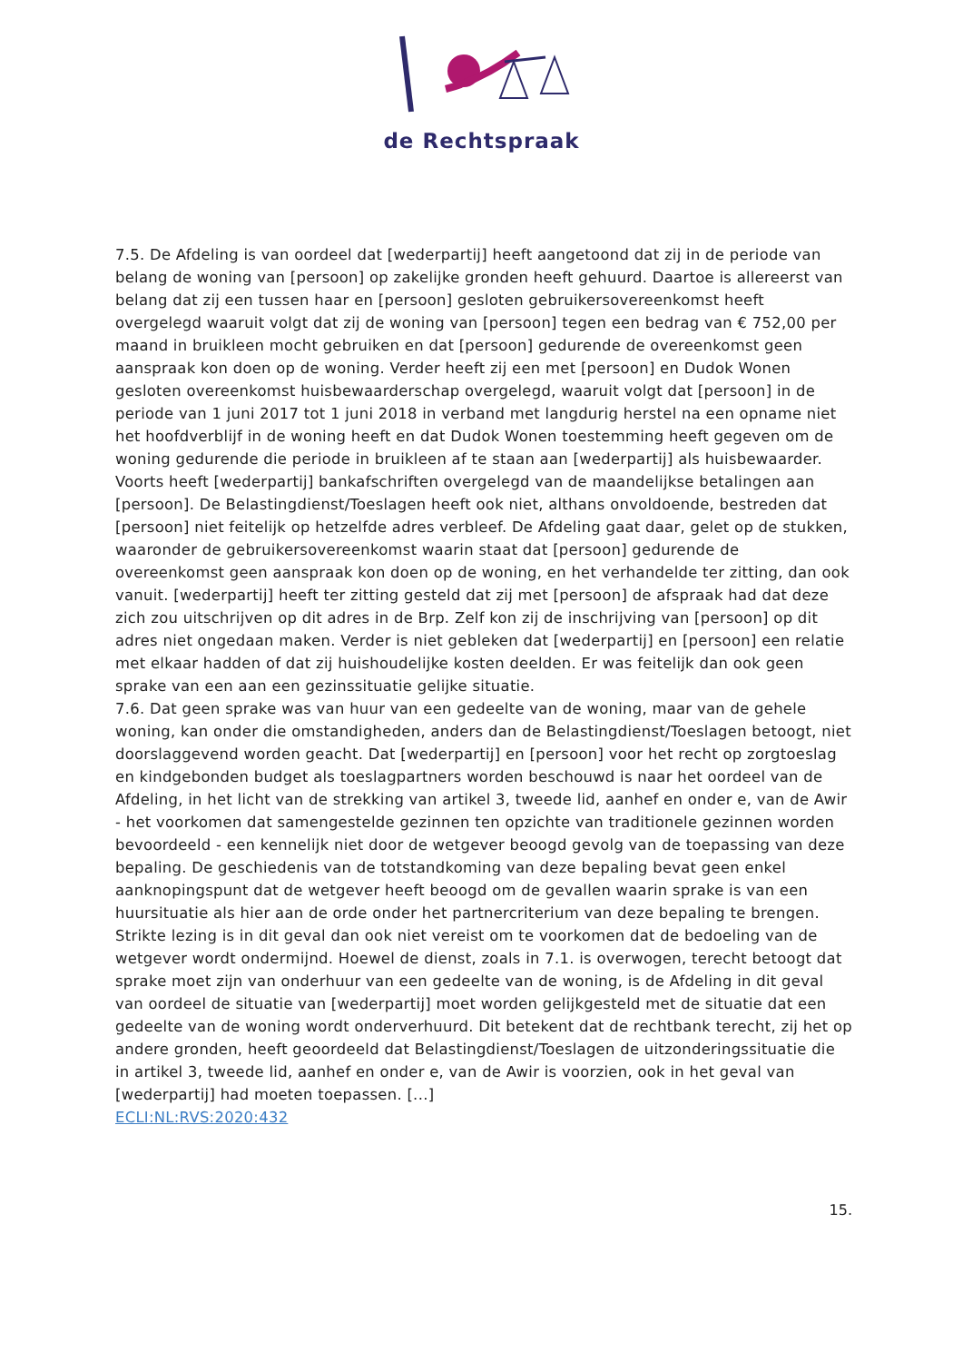de Rechtspraak
7.5. De Afdeling is van oordeel dat [wederpartij] heeft aangetoond dat zij in de periode van belang de woning van [persoon] op zakelijke gronden heeft gehuurd. Daartoe is allereerst van belang dat zij een tussen haar en [persoon] gesloten gebruikersovereenkomst heeft overgelegd waaruit volgt dat zij de woning van [persoon] tegen een bedrag van € 752,00 per maand in bruikleen mocht gebruiken en dat [persoon] gedurende de overeenkomst geen aanspraak kon doen op de woning. Verder heeft zij een met [persoon] en Dudok Wonen gesloten overeenkomst huisbewaarderschap overgelegd, waaruit volgt dat [persoon] in de periode van 1 juni 2017 tot 1 juni 2018 in verband met langdurig herstel na een opname niet het hoofdverblijf in de woning heeft en dat Dudok Wonen toestemming heeft gegeven om de woning gedurende die periode in bruikleen af te staan aan [wederpartij] als huisbewaarder. Voorts heeft [wederpartij] bankafschriften overgelegd van de maandelijkse betalingen aan [persoon]. De Belastingdienst/Toeslagen heeft ook niet, althans onvoldoende, bestreden dat [persoon] niet feitelijk op hetzelfde adres verbleef. De Afdeling gaat daar, gelet op de stukken, waaronder de gebruikersovereenkomst waarin staat dat [persoon] gedurende de overeenkomst geen aanspraak kon doen op de woning, en het verhandelde ter zitting, dan ook vanuit. [wederpartij] heeft ter zitting gesteld dat zij met [persoon] de afspraak had dat deze zich zou uitschrijven op dit adres in de Brp. Zelf kon zij de inschrijving van [persoon] op dit adres niet ongedaan maken. Verder is niet gebleken dat [wederpartij] en [persoon] een relatie met elkaar hadden of dat zij huishoudelijke kosten deelden. Er was feitelijk dan ook geen sprake van een aan een gezinssituatie gelijke situatie.
7.6. Dat geen sprake was van huur van een gedeelte van de woning, maar van de gehele woning, kan onder die omstandigheden, anders dan de Belastingdienst/Toeslagen betoogt, niet doorslaggevend worden geacht. Dat [wederpartij] en [persoon] voor het recht op zorgtoeslag en kindgebonden budget als toeslagpartners worden beschouwd is naar het oordeel van de Afdeling, in het licht van de strekking van artikel 3, tweede lid, aanhef en onder e, van de Awir - het voorkomen dat samengestelde gezinnen ten opzichte van traditionele gezinnen worden bevoordeeld - een kennelijk niet door de wetgever beoogd gevolg van de toepassing van deze bepaling. De geschiedenis van de totstandkoming van deze bepaling bevat geen enkel aanknopingspunt dat de wetgever heeft beoogd om de gevallen waarin sprake is van een huursituatie als hier aan de orde onder het partnercriterium van deze bepaling te brengen. Strikte lezing is in dit geval dan ook niet vereist om te voorkomen dat de bedoeling van de wetgever wordt ondermijnd. Hoewel de dienst, zoals in 7.1. is overwogen, terecht betoogt dat sprake moet zijn van onderhuur van een gedeelte van de woning, is de Afdeling in dit geval van oordeel de situatie van [wederpartij] moet worden gelijkgesteld met de situatie dat een gedeelte van de woning wordt onderverhuurd. Dit betekent dat de rechtbank terecht, zij het op andere gronden, heeft geoordeeld dat Belastingdienst/Toeslagen de uitzonderingssituatie die in artikel 3, tweede lid, aanhef en onder e, van de Awir is voorzien, ook in het geval van [wederpartij] had moeten toepassen. [...]
ECLI:NL:RVS:2020:432
15.